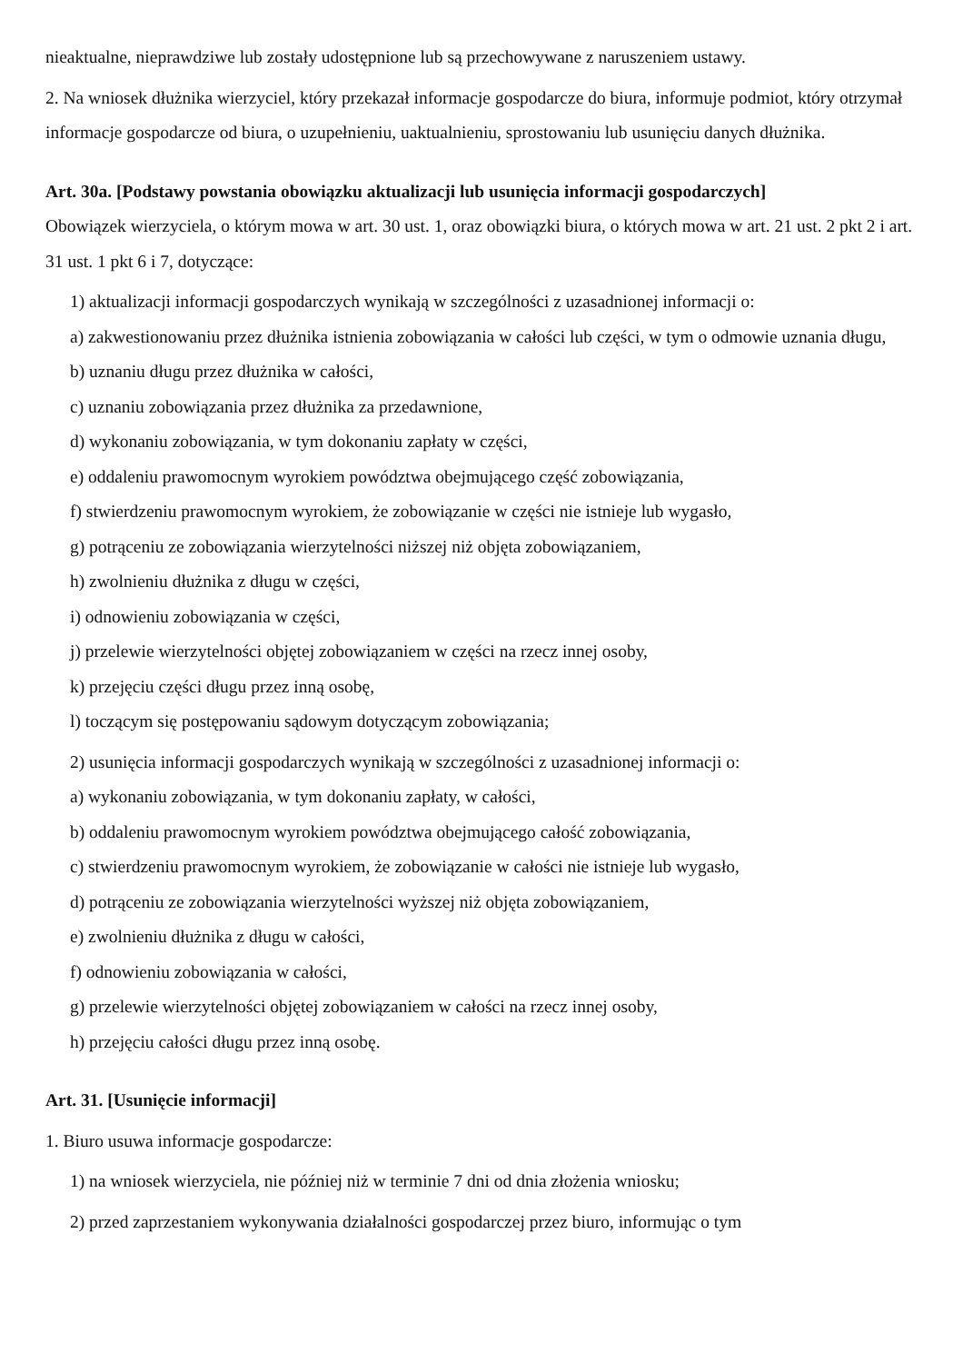nieaktualne, nieprawdziwe lub zostały udostępnione lub są przechowywane z naruszeniem ustawy.
2. Na wniosek dłużnika wierzyciel, który przekazał informacje gospodarcze do biura, informuje podmiot, który otrzymał informacje gospodarcze od biura, o uzupełnieniu, uaktualnieniu, sprostowaniu lub usunięciu danych dłużnika.
Art. 30a. [Podstawy powstania obowiązku aktualizacji lub usunięcia informacji gospodarczych]
Obowiązek wierzyciela, o którym mowa w art. 30 ust. 1, oraz obowiązki biura, o których mowa w art. 21 ust. 2 pkt 2 i art. 31 ust. 1 pkt 6 i 7, dotyczące:
1) aktualizacji informacji gospodarczych wynikają w szczególności z uzasadnionej informacji o:
a) zakwestionowaniu przez dłużnika istnienia zobowiązania w całości lub części, w tym o odmowie uznania długu,
b) uznaniu długu przez dłużnika w całości,
c) uznaniu zobowiązania przez dłużnika za przedawnione,
d) wykonaniu zobowiązania, w tym dokonaniu zapłaty w części,
e) oddaleniu prawomocnym wyrokiem powództwa obejmującego część zobowiązania,
f) stwierdzeniu prawomocnym wyrokiem, że zobowiązanie w części nie istnieje lub wygasło,
g) potrąceniu ze zobowiązania wierzytelności niższej niż objęta zobowiązaniem,
h) zwolnieniu dłużnika z długu w części,
i) odnowieniu zobowiązania w części,
j) przelewie wierzytelności objętej zobowiązaniem w części na rzecz innej osoby,
k) przejęciu części długu przez inną osobę,
l) toczącym się postępowaniu sądowym dotyczącym zobowiązania;
2) usunięcia informacji gospodarczych wynikają w szczególności z uzasadnionej informacji o:
a) wykonaniu zobowiązania, w tym dokonaniu zapłaty, w całości,
b) oddaleniu prawomocnym wyrokiem powództwa obejmującego całość zobowiązania,
c) stwierdzeniu prawomocnym wyrokiem, że zobowiązanie w całości nie istnieje lub wygasło,
d) potrąceniu ze zobowiązania wierzytelności wyższej niż objęta zobowiązaniem,
e) zwolnieniu dłużnika z długu w całości,
f) odnowieniu zobowiązania w całości,
g) przelewie wierzytelności objętej zobowiązaniem w całości na rzecz innej osoby,
h) przejęciu całości długu przez inną osobę.
Art. 31. [Usunięcie informacji]
1. Biuro usuwa informacje gospodarcze:
1) na wniosek wierzyciela, nie później niż w terminie 7 dni od dnia złożenia wniosku;
2) przed zaprzestaniem wykonywania działalności gospodarczej przez biuro, informując o tym